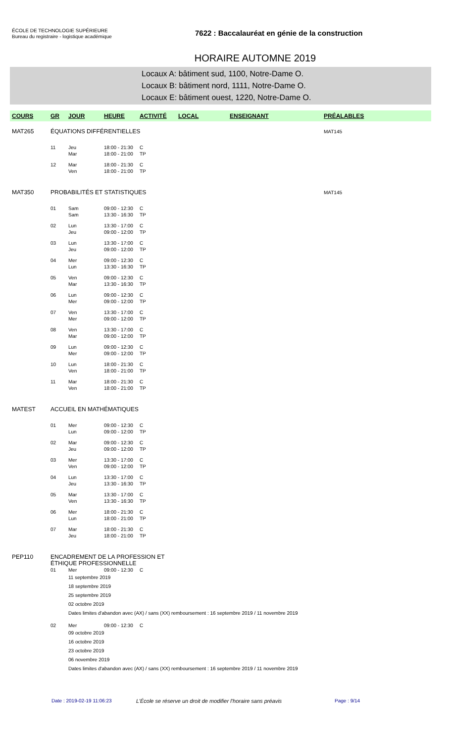ÉCOLE DE TECHNOLOGIE SUPÉRIEURE
Bureau du registraire - logistique académique
7622 : Baccalauréat en génie de la construction
HORAIRE AUTOMNE 2019
Locaux A: bâtiment sud, 1100, Notre-Dame O.
Locaux B: bâtiment nord, 1111, Notre-Dame O.
Locaux E: bâtiment ouest, 1220, Notre-Dame O.
| COURS | GR | JOUR | HEURE | ACTIVITÉ | LOCAL | ENSEIGNANT | PRÉALABLES |
| --- | --- | --- | --- | --- | --- | --- | --- |
| MAT265 | ÉQUATIONS DIFFÉRENTIELLES | | | | | | MAT145 |
| | 11 | Jeu Mar | 18:00 - 21:30 18:00 - 21:00 | C TP | | | |
| | 12 | Mar Ven | 18:00 - 21:30 18:00 - 21:00 | C TP | | | |
| MAT350 | PROBABILITÉS ET STATISTIQUES | | | | | | MAT145 |
| | 01 | Sam Sam | 09:00 - 12:30 13:30 - 16:30 | C TP | | | |
| | 02 | Lun Jeu | 13:30 - 17:00 09:00 - 12:00 | C TP | | | |
| | 03 | Lun Jeu | 13:30 - 17:00 09:00 - 12:00 | C TP | | | |
| | 04 | Mer Lun | 09:00 - 12:30 13:30 - 16:30 | C TP | | | |
| | 05 | Ven Mar | 09:00 - 12:30 13:30 - 16:30 | C TP | | | |
| | 06 | Lun Mer | 09:00 - 12:30 09:00 - 12:00 | C TP | | | |
| | 07 | Ven Mer | 13:30 - 17:00 09:00 - 12:00 | C TP | | | |
| | 08 | Ven Mar | 13:30 - 17:00 09:00 - 12:00 | C TP | | | |
| | 09 | Lun Mer | 09:00 - 12:30 09:00 - 12:00 | C TP | | | |
| | 10 | Lun Ven | 18:00 - 21:30 18:00 - 21:00 | C TP | | | |
| | 11 | Mar Ven | 18:00 - 21:30 18:00 - 21:00 | C TP | | | |
| MATEST | ACCUEIL EN MATHÉMATIQUES | | | | | | |
| | 01 | Mer Lun | 09:00 - 12:30 09:00 - 12:00 | C TP | | | |
| | 02 | Mar Jeu | 09:00 - 12:30 09:00 - 12:00 | C TP | | | |
| | 03 | Mer Ven | 13:30 - 17:00 09:00 - 12:00 | C TP | | | |
| | 04 | Lun Jeu | 13:30 - 17:00 13:30 - 16:30 | C TP | | | |
| | 05 | Mar Ven | 13:30 - 17:00 13:30 - 16:30 | C TP | | | |
| | 06 | Mer Lun | 18:00 - 21:30 18:00 - 21:00 | C TP | | | |
| | 07 | Mar Jeu | 18:00 - 21:30 18:00 - 21:00 | C TP | | | |
| PEP110 | ENCADREMENT DE LA PROFESSION ET ÉTHIQUE PROFESSIONNELLE | | | | | | |
| | 01 | Mer | 09:00 - 12:30 | C | | | |
| | | 11 septembre 2019 18 septembre 2019 25 septembre 2019 02 octobre 2019 Dates limites d'abandon avec (AX) / sans (XX) remboursement : 16 septembre 2019 / 11 novembre 2019 | | | | | |
| | 02 | Mer | 09:00 - 12:30 | C | | | |
| | | 09 octobre 2019 16 octobre 2019 23 octobre 2019 06 novembre 2019 Dates limites d'abandon avec (AX) / sans (XX) remboursement : 16 septembre 2019 / 11 novembre 2019 | | | | | |
Date : 2019-02-19 11:06:23 L’École se réserve un droit de modifier l’horaire sans préavis
Page : 9/14